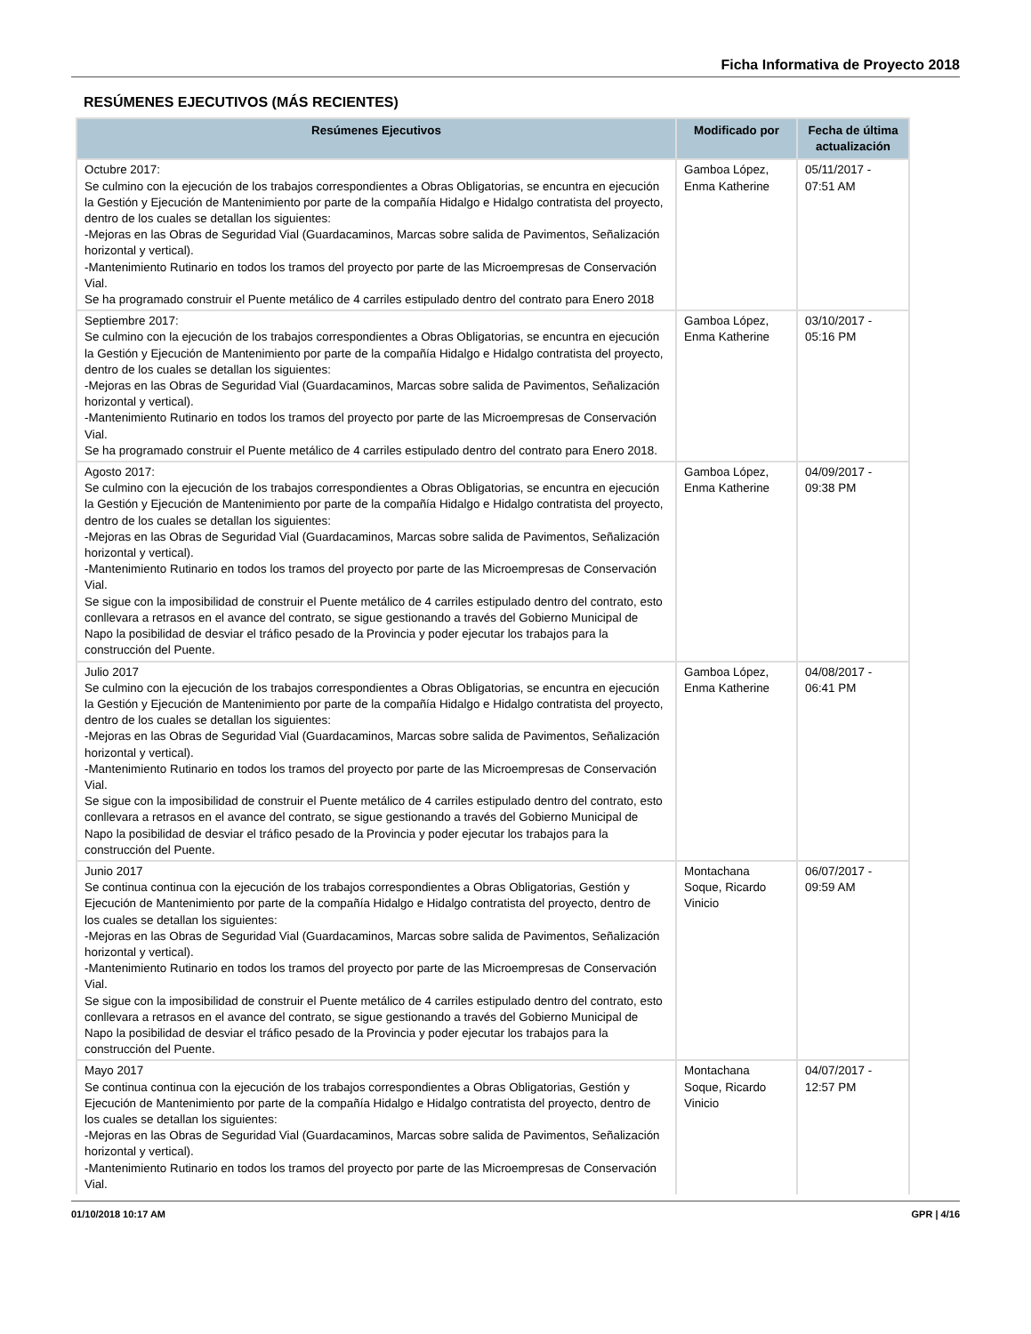Ficha Informativa de Proyecto 2018
RESÚMENES EJECUTIVOS (MÁS RECIENTES)
| Resúmenes Ejecutivos | Modificado por | Fecha de última actualización |
| --- | --- | --- |
| Octubre 2017: Se culmino con la ejecución de los trabajos correspondientes a Obras Obligatorias, se encuntra en ejecución la Gestión y Ejecución de Mantenimiento por parte de la compañía Hidalgo e Hidalgo contratista del proyecto, dentro de los cuales se detallan los siguientes: -Mejoras en las Obras de Seguridad Vial (Guardacaminos, Marcas sobre salida de Pavimentos, Señalización horizontal y vertical). -Mantenimiento Rutinario en todos los tramos del proyecto por parte de las Microempresas de Conservación Vial. Se ha programado construir el Puente metálico de 4 carriles estipulado dentro del contrato para Enero 2018 | Gamboa López, Enma Katherine | 05/11/2017 - 07:51 AM |
| Septiembre 2017: Se culmino con la ejecución de los trabajos correspondientes a Obras Obligatorias, se encuntra en ejecución la Gestión y Ejecución de Mantenimiento por parte de la compañía Hidalgo e Hidalgo contratista del proyecto, dentro de los cuales se detallan los siguientes: -Mejoras en las Obras de Seguridad Vial (Guardacaminos, Marcas sobre salida de Pavimentos, Señalización horizontal y vertical). -Mantenimiento Rutinario en todos los tramos del proyecto por parte de las Microempresas de Conservación Vial. Se ha programado construir el Puente metálico de 4 carriles estipulado dentro del contrato para Enero 2018. | Gamboa López, Enma Katherine | 03/10/2017 - 05:16 PM |
| Agosto 2017: Se culmino con la ejecución de los trabajos correspondientes a Obras Obligatorias, se encuntra en ejecución la Gestión y Ejecución de Mantenimiento por parte de la compañía Hidalgo e Hidalgo contratista del proyecto, dentro de los cuales se detallan los siguientes: -Mejoras en las Obras de Seguridad Vial (Guardacaminos, Marcas sobre salida de Pavimentos, Señalización horizontal y vertical). -Mantenimiento Rutinario en todos los tramos del proyecto por parte de las Microempresas de Conservación Vial. Se sigue con la imposibilidad de construir el Puente metálico de 4 carriles estipulado dentro del contrato, esto conllevara a retrasos en el avance del contrato, se sigue gestionando a través del Gobierno Municipal de Napo la posibilidad de desviar el tráfico pesado de la Provincia y poder ejecutar los trabajos para la construcción del Puente. | Gamboa López, Enma Katherine | 04/09/2017 - 09:38 PM |
| Julio 2017 Se culmino con la ejecución de los trabajos correspondientes a Obras Obligatorias, se encuntra en ejecución la Gestión y Ejecución de Mantenimiento por parte de la compañía Hidalgo e Hidalgo contratista del proyecto, dentro de los cuales se detallan los siguientes: -Mejoras en las Obras de Seguridad Vial (Guardacaminos, Marcas sobre salida de Pavimentos, Señalización horizontal y vertical). -Mantenimiento Rutinario en todos los tramos del proyecto por parte de las Microempresas de Conservación Vial. Se sigue con la imposibilidad de construir el Puente metálico de 4 carriles estipulado dentro del contrato, esto conllevara a retrasos en el avance del contrato, se sigue gestionando a través del Gobierno Municipal de Napo la posibilidad de desviar el tráfico pesado de la Provincia y poder ejecutar los trabajos para la construcción del Puente. | Gamboa López, Enma Katherine | 04/08/2017 - 06:41 PM |
| Junio 2017 Se continua continua con la ejecución de los trabajos correspondientes a Obras Obligatorias, Gestión y Ejecución de Mantenimiento por parte de la compañía Hidalgo e Hidalgo contratista del proyecto, dentro de los cuales se detallan los siguientes: -Mejoras en las Obras de Seguridad Vial (Guardacaminos, Marcas sobre salida de Pavimentos, Señalización horizontal y vertical). -Mantenimiento Rutinario en todos los tramos del proyecto por parte de las Microempresas de Conservación Vial. Se sigue con la imposibilidad de construir el Puente metálico de 4 carriles estipulado dentro del contrato, esto conllevara a retrasos en el avance del contrato, se sigue gestionando a través del Gobierno Municipal de Napo la posibilidad de desviar el tráfico pesado de la Provincia y poder ejecutar los trabajos para la construcción del Puente. | Montachana Soque, Ricardo Vinicio | 06/07/2017 - 09:59 AM |
| Mayo 2017 Se continua continua con la ejecución de los trabajos correspondientes a Obras Obligatorias, Gestión y Ejecución de Mantenimiento por parte de la compañía Hidalgo e Hidalgo contratista del proyecto, dentro de los cuales se detallan los siguientes: -Mejoras en las Obras de Seguridad Vial (Guardacaminos, Marcas sobre salida de Pavimentos, Señalización horizontal y vertical). -Mantenimiento Rutinario en todos los tramos del proyecto por parte de las Microempresas de Conservación Vial. | Montachana Soque, Ricardo Vinicio | 04/07/2017 - 12:57 PM |
01/10/2018 10:17 AM GPR | 4/16